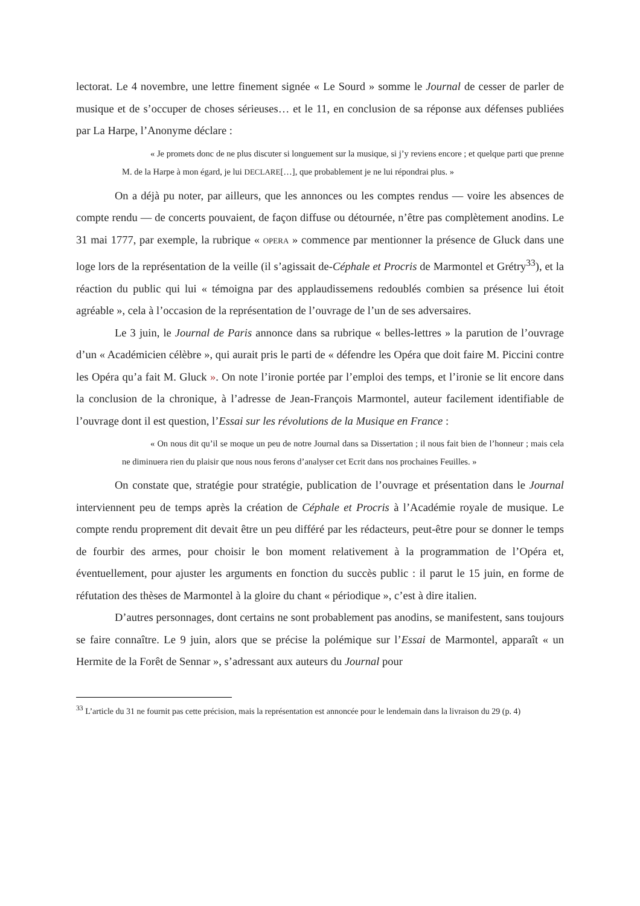lectorat. Le 4 novembre, une lettre finement signée « Le Sourd » somme le Journal de cesser de parler de musique et de s’occuper de choses sérieuses… et le 11, en conclusion de sa réponse aux défenses publiées par La Harpe, l’Anonyme déclare :
« Je promets donc de ne plus discuter si longuement sur la musique, si j’y reviens encore ; et quelque parti que prenne M. de la Harpe à mon égard, je lui DECLARE[…], que probablement je ne lui répondrai plus. »
On a déjà pu noter, par ailleurs, que les annonces ou les comptes rendus — voire les absences de compte rendu — de concerts pouvaient, de façon diffuse ou détournée, n’être pas complètement anodins. Le 31 mai 1777, par exemple, la rubrique « OPERA » commence par mentionner la présence de Gluck dans une loge lors de la représentation de la veille (il s’agissait de-Céphale et Procris de Marmontel et Grétry<sup>33</sup>), et la réaction du public qui lui « témoigna par des applaudissemens redoublés combien sa présence lui étoit agréable », cela à l’occasion de la représentation de l’ouvrage de l’un de ses adversaires.
Le 3 juin, le Journal de Paris annonce dans sa rubrique « belles-lettres » la parution de l’ouvrage d’un « Académicien célèbre », qui aurait pris le parti de « défendre les Opéra que doit faire M. Piccini contre les Opéra qu’a fait M. Gluck ». On note l’ironie portée par l’emploi des temps, et l’ironie se lit encore dans la conclusion de la chronique, à l’adresse de Jean-François Marmontel, auteur facilement identifiable de l’ouvrage dont il est question, l’Essai sur les révolutions de la Musique en France :
« On nous dit qu’il se moque un peu de notre Journal dans sa Dissertation ; il nous fait bien de l’honneur ; mais cela ne diminuera rien du plaisir que nous nous ferons d’analyser cet Ecrit dans nos prochaines Feuilles. »
On constate que, stratégie pour stratégie, publication de l’ouvrage et présentation dans le Journal interviennent peu de temps après la création de Céphale et Procris à l’Académie royale de musique. Le compte rendu proprement dit devait être un peu différé par les rédacteurs, peut-être pour se donner le temps de fourbir des armes, pour choisir le bon moment relativement à la programmation de l’Opéra et, éventuellement, pour ajuster les arguments en fonction du succès public : il parut le 15 juin, en forme de réfutation des thèses de Marmontel à la gloire du chant « périodique », c’est à dire italien.
D’autres personnages, dont certains ne sont probablement pas anodins, se manifestent, sans toujours se faire connaître. Le 9 juin, alors que se précise la polémique sur l’Essai de Marmontel, apparaît « un Hermite de la Forêt de Sennar », s’adressant aux auteurs du Journal pour
<sup>33</sup> L’article du 31 ne fournit pas cette précision, mais la représentation est annoncée pour le lendemain dans la livraison du 29 (p. 4)